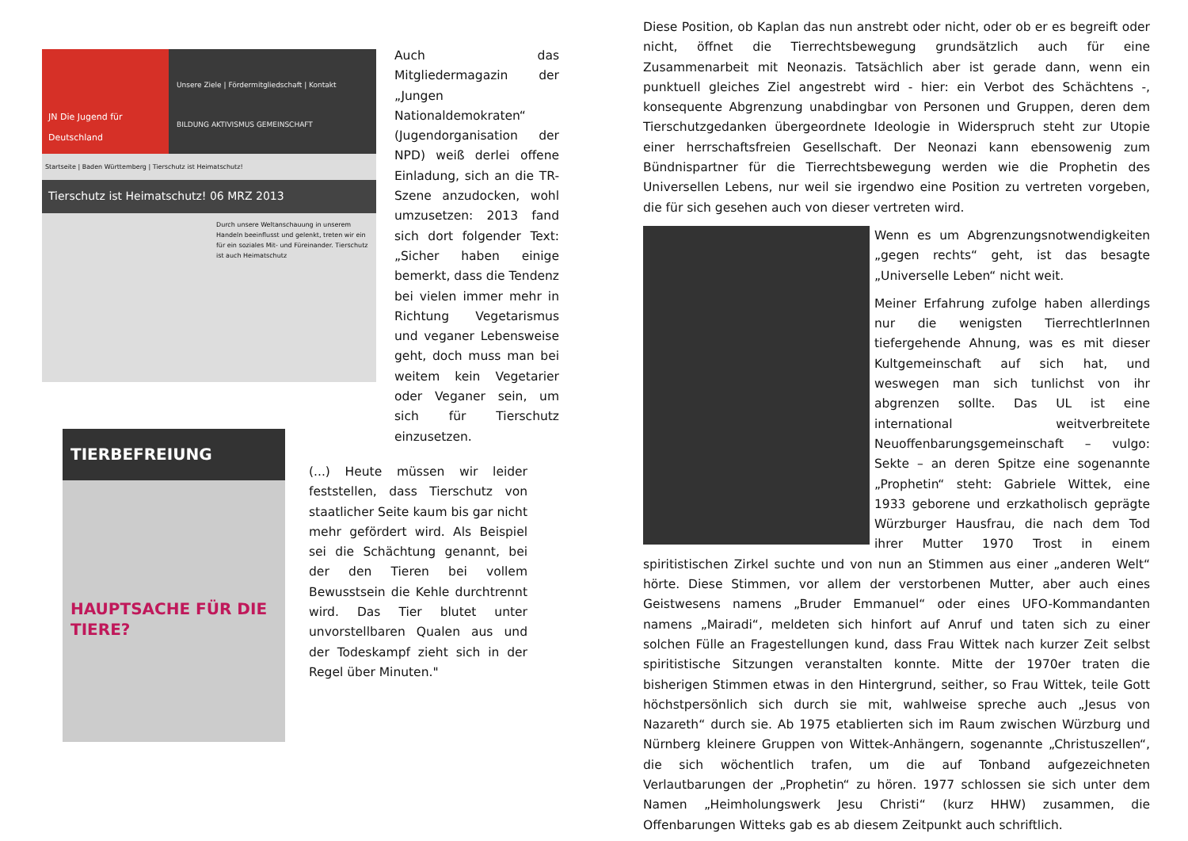JN Die Jugend für Deutschland
Unsere Ziele | Fördermitgliedschaft | Kontakt
BILDUNG AKTIVISMUS GEMEINSCHAFT
Startseite | Baden Württemberg | Tierschutz ist Heimatschutz!
Tierschutz ist Heimatschutz! 06 MRZ 2013
Durch unsere Weltanschauung in unserem Handeln beeinflusst und gelenkt, treten wir ein für ein soziales Mit- und Füreinander. Tierschutz ist auch Heimatschutz
Auch das Mitgliedermagazin der „Jungen Nationaldemokraten“ (Jugendorganisation der NPD) weiß derlei offene Einladung, sich an die TR-Szene anzudocken, wohl umzusetzen: 2013 fand sich dort folgender Text: „Sicher haben einige bemerkt, dass die Tendenz bei vielen immer mehr in Richtung Vegetarismus und veganer Lebensweise geht, doch muss man bei weitem kein Vegetarier oder Veganer sein, um sich für Tierschutz einzusetzen.
TIERBEFREIUNG
HAUPTSACHE FÜR DIE TIERE?
(...) Heute müssen wir leider feststellen, dass Tierschutz von staatlicher Seite kaum bis gar nicht mehr gefördert wird. Als Beispiel sei die Schächtung genannt, bei der den Tieren bei vollem Bewusstsein die Kehle durchtrennt wird. Das Tier blutet unter unvorstellbaren Qualen aus und der Todeskampf zieht sich in der Regel über Minuten."
Diese Position, ob Kaplan das nun anstrebt oder nicht, oder ob er es begreift oder nicht, öffnet die Tierrechtsbewegung grundsätzlich auch für eine Zusammenarbeit mit Neonazis. Tatsächlich aber ist gerade dann, wenn ein punktuell gleiches Ziel angestrebt wird - hier: ein Verbot des Schächtens -, konsequente Abgrenzung unabdingbar von Personen und Gruppen, deren dem Tierschutzgedanken übergeordnete Ideologie in Widerspruch steht zur Utopie einer herrschaftsfreien Gesellschaft. Der Neonazi kann ebensowenig zum Bündnispartner für die Tierrechtsbewegung werden wie die Prophetin des Universellen Lebens, nur weil sie irgendwo eine Position zu vertreten vorgeben, die für sich gesehen auch von dieser vertreten wird.
Wenn es um Abgrenzungsnotwendigkeiten „gegen rechts“ geht, ist das besagte „Universelle Leben“ nicht weit.
Meiner Erfahrung zufolge haben allerdings nur die wenigsten TierrechtlerInnen tiefergehende Ahnung, was es mit dieser Kultgemeinschaft auf sich hat, und weswegen man sich tunlichst von ihr abgrenzen sollte. Das UL ist eine international weitverbreitete Neuoffenbarungsgemeinschaft – vulgo: Sekte – an deren Spitze eine sogenannte „Prophetin“ steht: Gabriele Wittek, eine 1933 geborene und erzkatholisch geprägte Würzburger Hausfrau, die nach dem Tod ihrer Mutter 1970 Trost in einem spiritistischen Zirkel suchte und von nun an Stimmen aus einer „anderen Welt“ hörte. Diese Stimmen, vor allem der verstorbenen Mutter, aber auch eines Geistwesens namens „Bruder Emmanuel“ oder eines UFO-Kommandanten namens „Mairadi“, meldeten sich hinfort auf Anruf und taten sich zu einer solchen Fülle an Fragestellungen kund, dass Frau Wittek nach kurzer Zeit selbst spiritistische Sitzungen veranstalten konnte. Mitte der 1970er traten die bisherigen Stimmen etwas in den Hintergrund, seither, so Frau Wittek, teile Gott höchstpersönlich sich durch sie mit, wahlweise spreche auch „Jesus von Nazareth“ durch sie. Ab 1975 etablierten sich im Raum zwischen Würzburg und Nürnberg kleinere Gruppen von Wittek-Anhängern, sogenannte „Christuszellen“, die sich wöchentlich trafen, um die auf Tonband aufgezeichneten Verlautbarungen der „Prophetin“ zu hören. 1977 schlossen sie sich unter dem Namen „Heimholungswerk Jesu Christi“ (kurz HHW) zusammen, die Offenbarungen Witteks gab es ab diesem Zeitpunkt auch schriftlich.